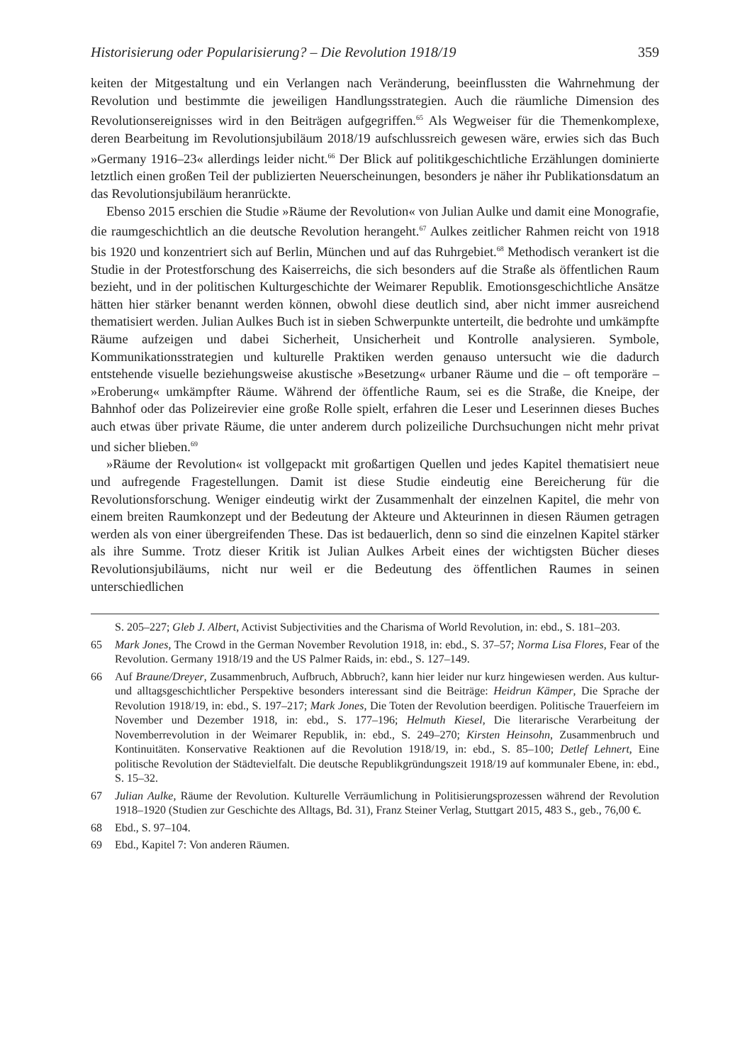Historisierung oder Popularisierung? – Die Revolution 1918/19 359
keiten der Mitgestaltung und ein Verlangen nach Veränderung, beeinflussten die Wahrnehmung der Revolution und bestimmte die jeweiligen Handlungsstrategien. Auch die räumliche Dimension des Revolutionsereignisses wird in den Beiträgen aufgegriffen.<sup>65</sup> Als Wegweiser für die Themenkomplexe, deren Bearbeitung im Revolutionsjubiläum 2018/19 aufschlussreich gewesen wäre, erwies sich das Buch »Germany 1916–23« allerdings leider nicht.<sup>66</sup> Der Blick auf politikgeschichtliche Erzählungen dominierte letztlich einen großen Teil der publizierten Neuerscheinungen, besonders je näher ihr Publikationsdatum an das Revolutionsjubiläum heranrückte.
Ebenso 2015 erschien die Studie »Räume der Revolution« von Julian Aulke und damit eine Monografie, die raumgeschichtlich an die deutsche Revolution herangeht.<sup>67</sup> Aulkes zeitlicher Rahmen reicht von 1918 bis 1920 und konzentriert sich auf Berlin, München und auf das Ruhrgebiet.<sup>68</sup> Methodisch verankert ist die Studie in der Protestforschung des Kaiserreichs, die sich besonders auf die Straße als öffentlichen Raum bezieht, und in der politischen Kulturgeschichte der Weimarer Republik. Emotionsgeschichtliche Ansätze hätten hier stärker benannt werden können, obwohl diese deutlich sind, aber nicht immer ausreichend thematisiert werden. Julian Aulkes Buch ist in sieben Schwerpunkte unterteilt, die bedrohte und umkämpfte Räume aufzeigen und dabei Sicherheit, Unsicherheit und Kontrolle analysieren. Symbole, Kommunikationsstrategien und kulturelle Praktiken werden genauso untersucht wie die dadurch entstehende visuelle beziehungsweise akustische »Besetzung« urbaner Räume und die – oft temporäre – »Eroberung« umkämpfter Räume. Während der öffentliche Raum, sei es die Straße, die Kneipe, der Bahnhof oder das Polizeirevier eine große Rolle spielt, erfahren die Leser und Leserinnen dieses Buches auch etwas über private Räume, die unter anderem durch polizeiliche Durchsuchungen nicht mehr privat und sicher blieben.<sup>69</sup>
»Räume der Revolution« ist vollgepackt mit großartigen Quellen und jedes Kapitel thematisiert neue und aufregende Fragestellungen. Damit ist diese Studie eindeutig eine Bereicherung für die Revolutionsforschung. Weniger eindeutig wirkt der Zusammenhalt der einzelnen Kapitel, die mehr von einem breiten Raumkonzept und der Bedeutung der Akteure und Akteurinnen in diesen Räumen getragen werden als von einer übergreifenden These. Das ist bedauerlich, denn so sind die einzelnen Kapitel stärker als ihre Summe. Trotz dieser Kritik ist Julian Aulkes Arbeit eines der wichtigsten Bücher dieses Revolutionsjubiläums, nicht nur weil er die Bedeutung des öffentlichen Raumes in seinen unterschiedlichen
S. 205–227; Gleb J. Albert, Activist Subjectivities and the Charisma of World Revolution, in: ebd., S. 181–203.
65 Mark Jones, The Crowd in the German November Revolution 1918, in: ebd., S. 37–57; Norma Lisa Flores, Fear of the Revolution. Germany 1918/19 and the US Palmer Raids, in: ebd., S. 127–149.
66 Auf Braune/Dreyer, Zusammenbruch, Aufbruch, Abbruch?, kann hier leider nur kurz hingewiesen werden. Aus kultur- und alltagsgeschichtlicher Perspektive besonders interessant sind die Beiträge: Heidrun Kämper, Die Sprache der Revolution 1918/19, in: ebd., S. 197–217; Mark Jones, Die Toten der Revolution beerdigen. Politische Trauerfeiern im November und Dezember 1918, in: ebd., S. 177–196; Helmuth Kiesel, Die literarische Verarbeitung der Novemberrevolution in der Weimarer Republik, in: ebd., S. 249–270; Kirsten Heinsohn, Zusammenbruch und Kontinuitäten. Konservative Reaktionen auf die Revolution 1918/19, in: ebd., S. 85–100; Detlef Lehnert, Eine politische Revolution der Städtevielfalt. Die deutsche Republikgründungszeit 1918/19 auf kommunaler Ebene, in: ebd., S. 15–32.
67 Julian Aulke, Räume der Revolution. Kulturelle Verräumlichung in Politisierungsprozessen während der Revolution 1918–1920 (Studien zur Geschichte des Alltags, Bd. 31), Franz Steiner Verlag, Stuttgart 2015, 483 S., geb., 76,00 €.
68 Ebd., S. 97–104.
69 Ebd., Kapitel 7: Von anderen Räumen.